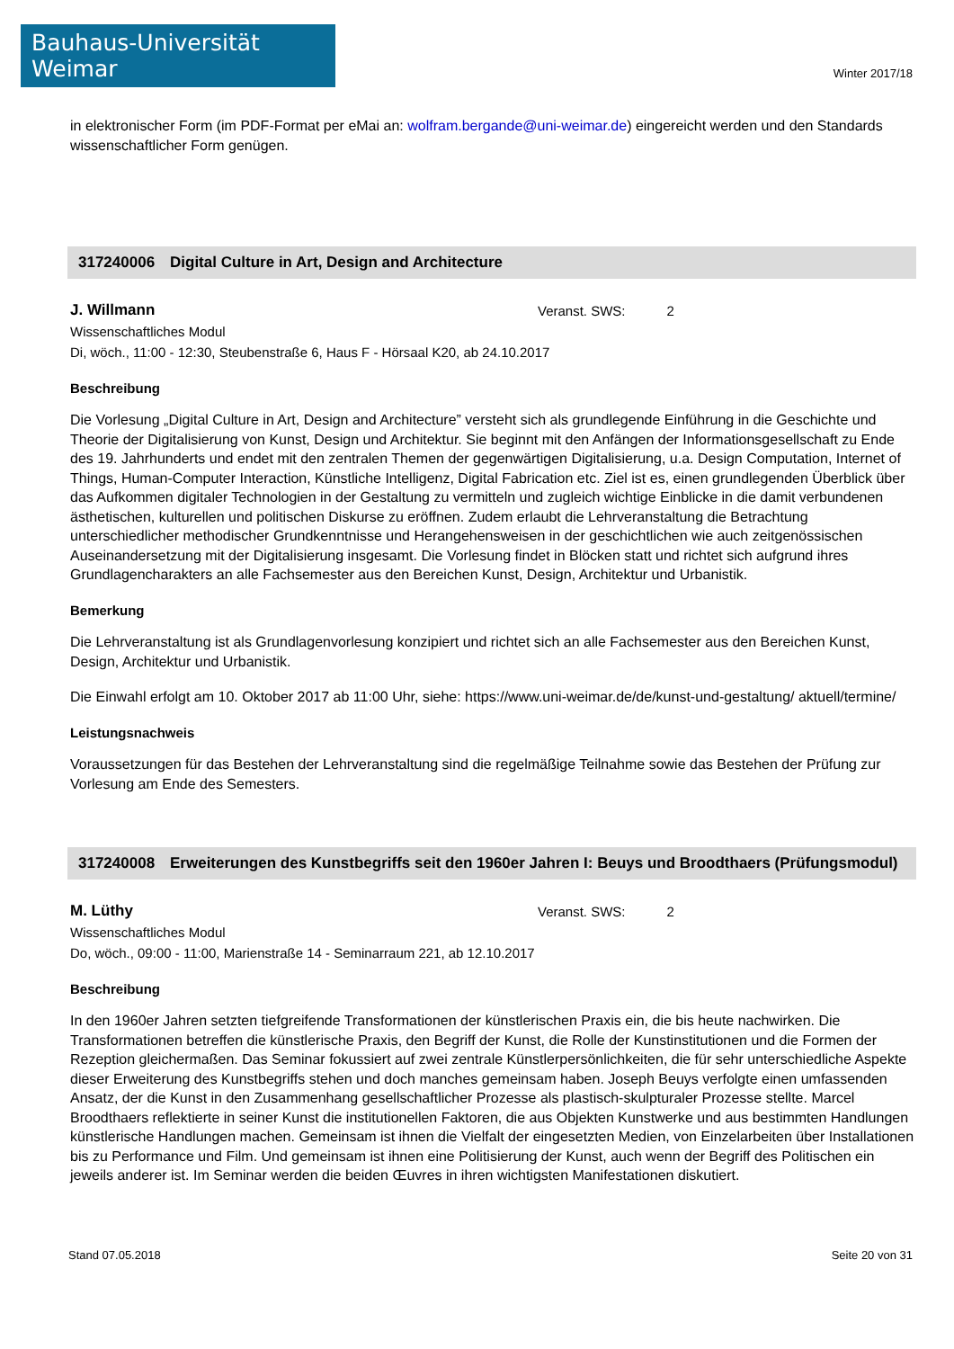Bauhaus-Universität Weimar
Winter 2017/18
in elektronischer Form (im PDF-Format per eMai an: wolfram.bergande@uni-weimar.de) eingereicht werden und den Standards wissenschaftlicher Form genügen.
317240006 Digital Culture in Art, Design and Architecture
J. Willmann
Veranst. SWS: 2
Wissenschaftliches Modul
Di, wöch., 11:00 - 12:30, Steubenstraße 6, Haus F - Hörsaal K20, ab 24.10.2017
Beschreibung
Die Vorlesung „Digital Culture in Art, Design and Architecture” versteht sich als grundlegende Einführung in die Geschichte und Theorie der Digitalisierung von Kunst, Design und Architektur. Sie beginnt mit den Anfängen der Informationsgesellschaft zu Ende des 19. Jahrhunderts und endet mit den zentralen Themen der gegenwärtigen Digitalisierung, u.a. Design Computation, Internet of Things, Human-Computer Interaction, Künstliche Intelligenz, Digital Fabrication etc. Ziel ist es, einen grundlegenden Überblick über das Aufkommen digitaler Technologien in der Gestaltung zu vermitteln und zugleich wichtige Einblicke in die damit verbundenen ästhetischen, kulturellen und politischen Diskurse zu eröffnen. Zudem erlaubt die Lehrveranstaltung die Betrachtung unterschiedlicher methodischer Grundkenntnisse und Herangehensweisen in der geschichtlichen wie auch zeitgenössischen Auseinandersetzung mit der Digitalisierung insgesamt. Die Vorlesung findet in Blöcken statt und richtet sich aufgrund ihres Grundlagencharakters an alle Fachsemester aus den Bereichen Kunst, Design, Architektur und Urbanistik.
Bemerkung
Die Lehrveranstaltung ist als Grundlagenvorlesung konzipiert und richtet sich an alle Fachsemester aus den Bereichen Kunst, Design, Architektur und Urbanistik.
Die Einwahl erfolgt am 10. Oktober 2017 ab 11:00 Uhr, siehe: https://www.uni-weimar.de/de/kunst-und-gestaltung/ aktuell/termine/
Leistungsnachweis
Voraussetzungen für das Bestehen der Lehrveranstaltung sind die regelmäßige Teilnahme sowie das Bestehen der Prüfung zur Vorlesung am Ende des Semesters.
317240008 Erweiterungen des Kunstbegriffs seit den 1960er Jahren I: Beuys und Broodthaers (Prüfungsmodul)
M. Lüthy
Veranst. SWS: 2
Wissenschaftliches Modul
Do, wöch., 09:00 - 11:00, Marienstraße 14 - Seminarraum 221, ab 12.10.2017
Beschreibung
In den 1960er Jahren setzten tiefgreifende Transformationen der künstlerischen Praxis ein, die bis heute nachwirken. Die Transformationen betreffen die künstlerische Praxis, den Begriff der Kunst, die Rolle der Kunstinstitutionen und die Formen der Rezeption gleichermaßen. Das Seminar fokussiert auf zwei zentrale Künstlerpersönlichkeiten, die für sehr unterschiedliche Aspekte dieser Erweiterung des Kunstbegriffs stehen und doch manches gemeinsam haben. Joseph Beuys verfolgte einen umfassenden Ansatz, der die Kunst in den Zusammenhang gesellschaftlicher Prozesse als plastisch-skulpturaler Prozesse stellte. Marcel Broodthaers reflektierte in seiner Kunst die institutionellen Faktoren, die aus Objekten Kunstwerke und aus bestimmten Handlungen künstlerische Handlungen machen. Gemeinsam ist ihnen die Vielfalt der eingesetzten Medien, von Einzelarbeiten über Installationen bis zu Performance und Film. Und gemeinsam ist ihnen eine Politisierung der Kunst, auch wenn der Begriff des Politischen ein jeweils anderer ist. Im Seminar werden die beiden Œuvres in ihren wichtigsten Manifestationen diskutiert.
Stand 07.05.2018 Seite 20 von 31